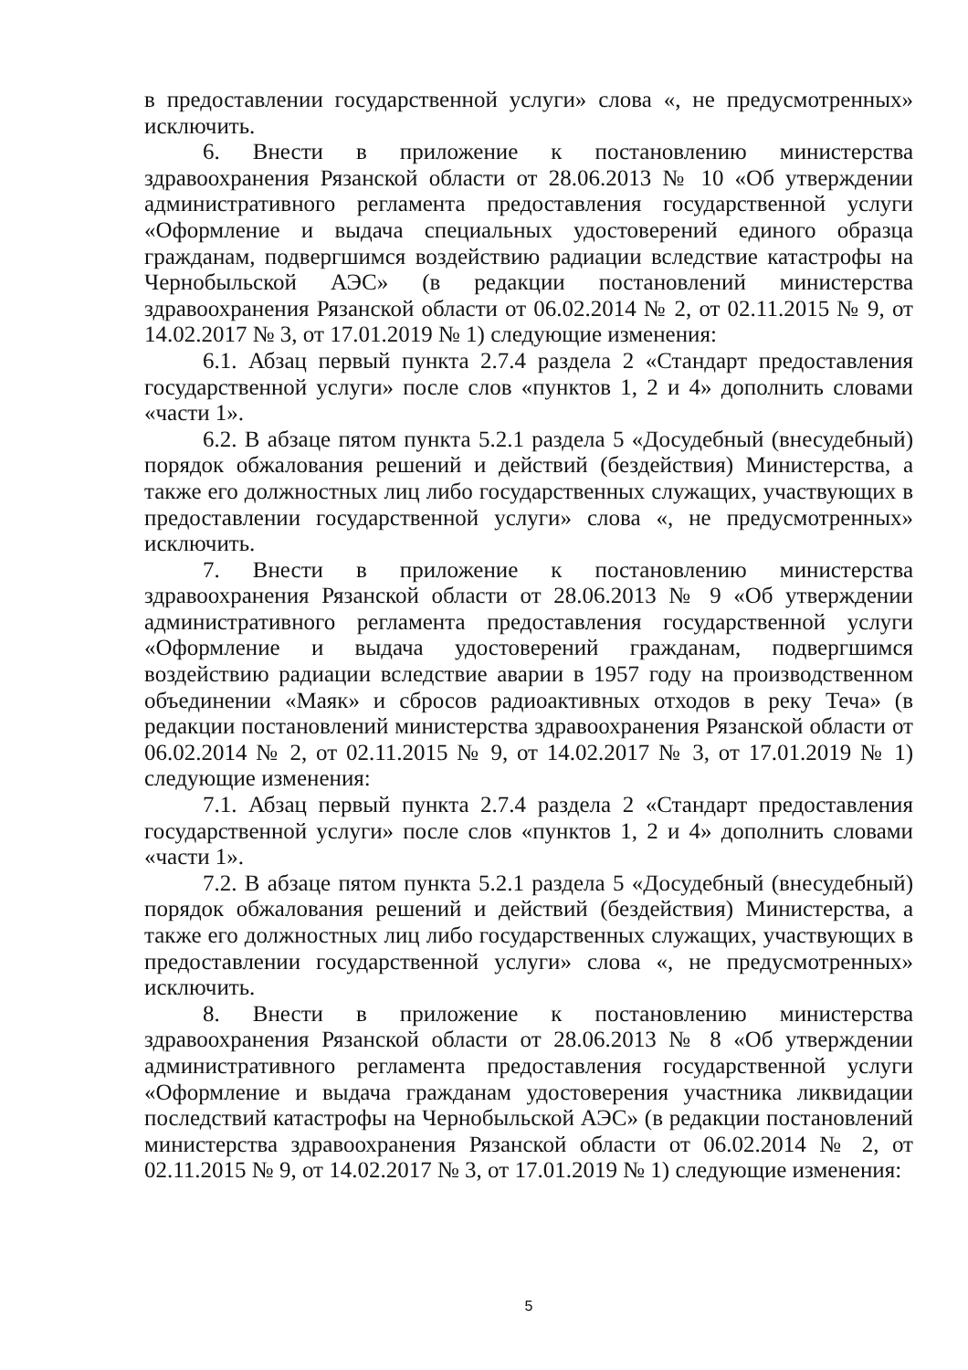в предоставлении государственной услуги» слова «, не предусмотренных» исключить.
6. Внести в приложение к постановлению министерства здравоохранения Рязанской области от 28.06.2013 № 10 «Об утверждении административного регламента предоставления государственной услуги «Оформление и выдача специальных удостоверений единого образца гражданам, подвергшимся воздействию радиации вследствие катастрофы на Чернобыльской АЭС» (в редакции постановлений министерства здравоохранения Рязанской области от 06.02.2014 № 2, от 02.11.2015 № 9, от 14.02.2017 № 3, от 17.01.2019 № 1) следующие изменения:
6.1. Абзац первый пункта 2.7.4 раздела 2 «Стандарт предоставления государственной услуги» после слов «пунктов 1, 2 и 4» дополнить словами «части 1».
6.2. В абзаце пятом пункта 5.2.1 раздела 5 «Досудебный (внесудебный) порядок обжалования решений и действий (бездействия) Министерства, а также его должностных лиц либо государственных служащих, участвующих в предоставлении государственной услуги» слова «, не предусмотренных» исключить.
7. Внести в приложение к постановлению министерства здравоохранения Рязанской области от 28.06.2013 № 9 «Об утверждении административного регламента предоставления государственной услуги «Оформление и выдача удостоверений гражданам, подвергшимся воздействию радиации вследствие аварии в 1957 году на производственном объединении «Маяк» и сбросов радиоактивных отходов в реку Теча» (в редакции постановлений министерства здравоохранения Рязанской области от 06.02.2014 № 2, от 02.11.2015 № 9, от 14.02.2017 № 3, от 17.01.2019 № 1) следующие изменения:
7.1. Абзац первый пункта 2.7.4 раздела 2 «Стандарт предоставления государственной услуги» после слов «пунктов 1, 2 и 4» дополнить словами «части 1».
7.2. В абзаце пятом пункта 5.2.1 раздела 5 «Досудебный (внесудебный) порядок обжалования решений и действий (бездействия) Министерства, а также его должностных лиц либо государственных служащих, участвующих в предоставлении государственной услуги» слова «, не предусмотренных» исключить.
8. Внести в приложение к постановлению министерства здравоохранения Рязанской области от 28.06.2013 № 8 «Об утверждении административного регламента предоставления государственной услуги «Оформление и выдача гражданам удостоверения участника ликвидации последствий катастрофы на Чернобыльской АЭС» (в редакции постановлений министерства здравоохранения Рязанской области от 06.02.2014 № 2, от 02.11.2015 № 9, от 14.02.2017 № 3, от 17.01.2019 № 1) следующие изменения:
5